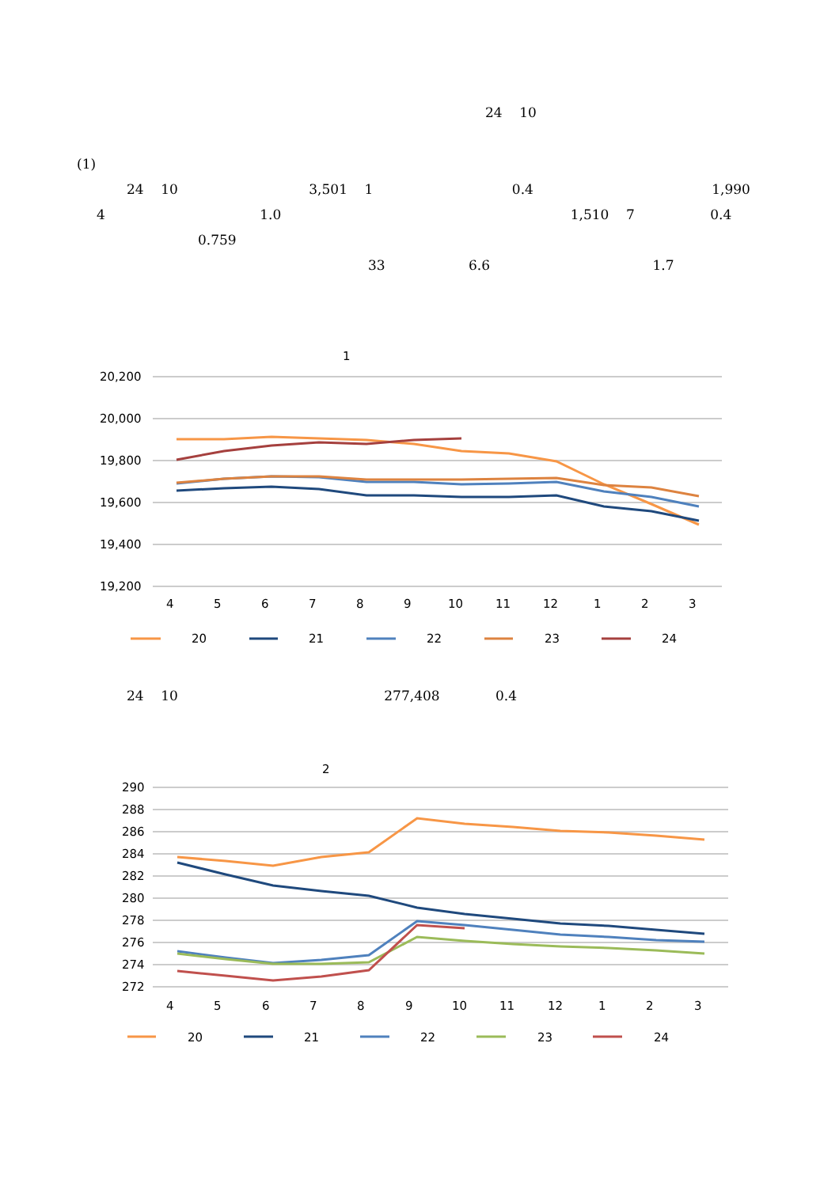24 10
(1)
24 10 3,501 1 0.4 1,990
4 1.0 1,510 7 0.4
0.759
33 6.6 1.7
1
20,200
20,000
19,800
19,600
19,400
19,200
4
5
6
7
8
9
10
11
12
1
2
3
20
21
22
23
24
24 10 277,408 0.4
2
290
288
286
284
282
280
278
276
274
272
4
5
6
7
8
9
10
11
12
1
2
3
20
21
22
23
24